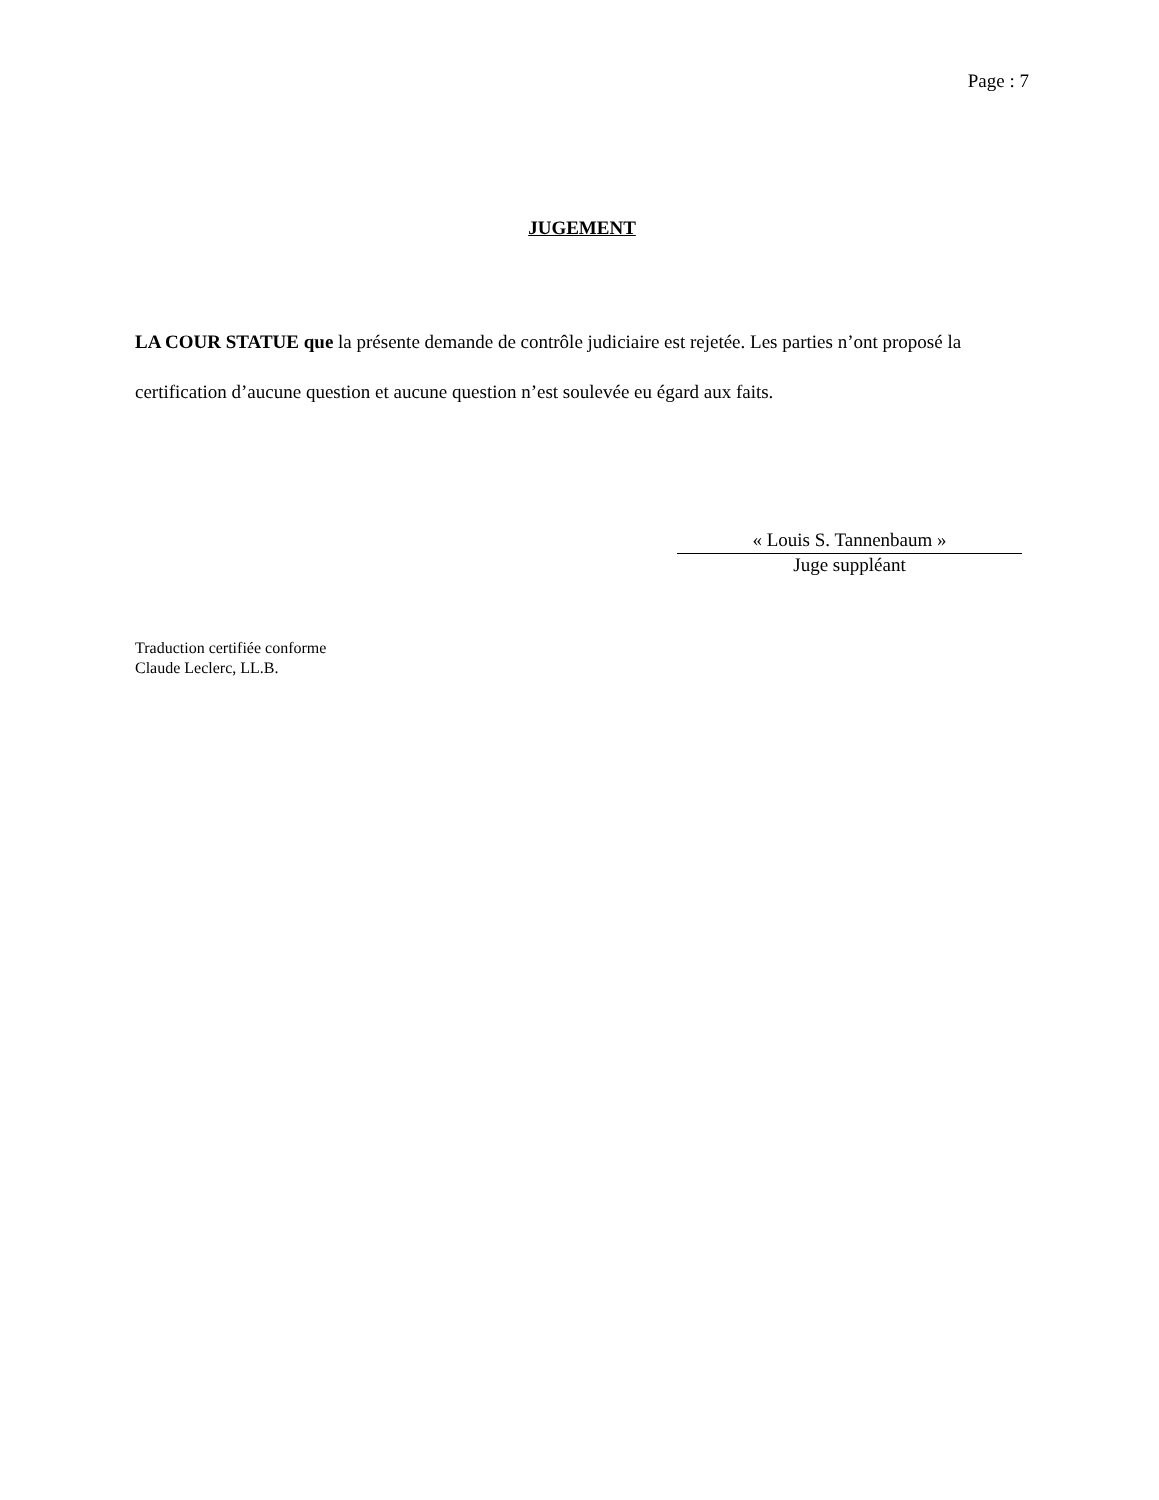Page : 7
JUGEMENT
LA COUR STATUE que la présente demande de contrôle judiciaire est rejetée. Les parties n’ont proposé la certification d’aucune question et aucune question n’est soulevée eu égard aux faits.
« Louis S. Tannenbaum »
Juge suppléant
Traduction certifiée conforme
Claude Leclerc, LL.B.